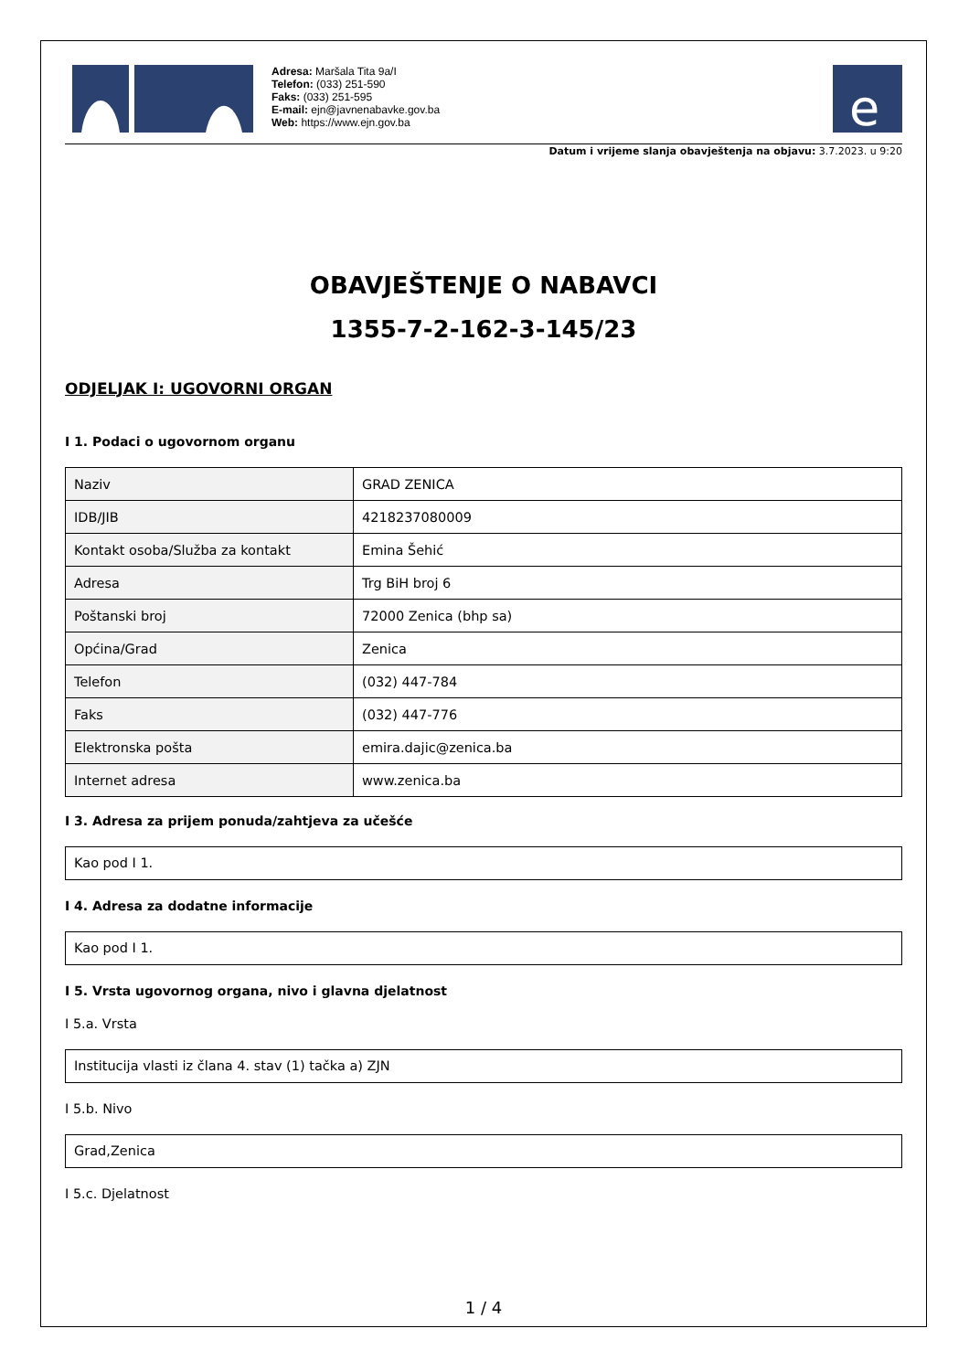Adresa: Maršala Tita 9a/I
Telefon: (033) 251-590
Faks: (033) 251-595
E-mail: ejn@javnenabavke.gov.ba
Web: https://www.ejn.gov.ba
e
Datum i vrijeme slanja obavještenja na objavu: 3.7.2023. u 9:20
OBAVJEŠTENJE O NABAVCI
1355-7-2-162-3-145/23
ODJELJAK I: UGOVORNI ORGAN
I 1. Podaci o ugovornom organu
| Naziv | GRAD ZENICA |
| IDB/JIB | 4218237080009 |
| Kontakt osoba/Služba za kontakt | Emina Šehić |
| Adresa | Trg BiH broj 6 |
| Poštanski broj | 72000 Zenica (bhp sa) |
| Općina/Grad | Zenica |
| Telefon | (032) 447-784 |
| Faks | (032) 447-776 |
| Elektronska pošta | emira.dajic@zenica.ba |
| Internet adresa | www.zenica.ba |
I 3. Adresa za prijem ponuda/zahtjeva za učešće
Kao pod I 1.
I 4. Adresa za dodatne informacije
Kao pod I 1.
I 5. Vrsta ugovornog organa, nivo i glavna djelatnost
I 5.a. Vrsta
Institucija vlasti iz člana 4. stav (1) tačka a) ZJN
I 5.b. Nivo
Grad,Zenica
I 5.c. Djelatnost
1 / 4